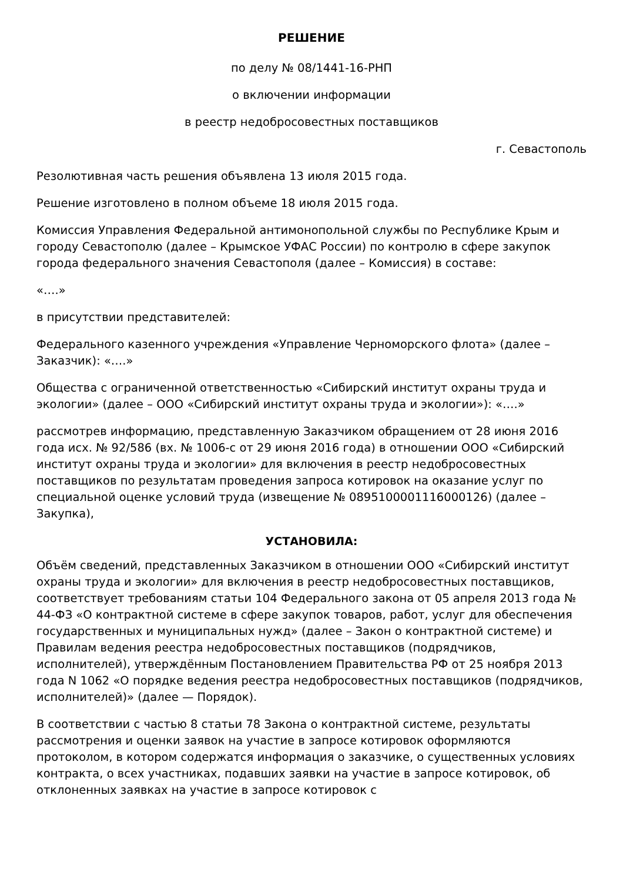РЕШЕНИЕ
по делу № 08/1441-16-РНП
о включении информации
в реестр недобросовестных поставщиков
г. Севастополь
Резолютивная часть решения объявлена 13 июля 2015 года.
Решение изготовлено в полном объеме 18 июля 2015 года.
Комиссия Управления Федеральной антимонопольной службы по Республике Крым и городу Севастополю (далее – Крымское УФАС России) по контролю в сфере закупок города федерального значения Севастополя (далее – Комиссия) в составе:
«….»
в присутствии представителей:
Федерального казенного учреждения «Управление Черноморского флота» (далее – Заказчик): «….»
Общества с ограниченной ответственностью «Сибирский институт охраны труда и экологии» (далее – ООО «Сибирский институт охраны труда и экологии»): «….»
рассмотрев информацию, представленную Заказчиком обращением от 28 июня 2016 года исх. № 92/586 (вх. № 1006-с от 29 июня 2016 года) в отношении ООО «Сибирский институт охраны труда и экологии» для включения в реестр недобросовестных поставщиков по результатам проведения запроса котировок на оказание услуг по специальной оценке условий труда (извещение № 0895100001116000126) (далее – Закупка),
УСТАНОВИЛА:
Объём сведений, представленных Заказчиком в отношении ООО «Сибирский институт охраны труда и экологии» для включения в реестр недобросовестных поставщиков, соответствует требованиям статьи 104 Федерального закона от 05 апреля 2013 года № 44-ФЗ «О контрактной системе в сфере закупок товаров, работ, услуг для обеспечения государственных и муниципальных нужд» (далее – Закон о контрактной системе) и Правилам ведения реестра недобросовестных поставщиков (подрядчиков, исполнителей), утверждённым Постановлением Правительства РФ от 25 ноября 2013 года N 1062 «О порядке ведения реестра недобросовестных поставщиков (подрядчиков, исполнителей)» (далее — Порядок).
В соответствии с частью 8 статьи 78 Закона о контрактной системе, результаты рассмотрения и оценки заявок на участие в запросе котировок оформляются протоколом, в котором содержатся информация о заказчике, о существенных условиях контракта, о всех участниках, подавших заявки на участие в запросе котировок, об отклоненных заявках на участие в запросе котировок с